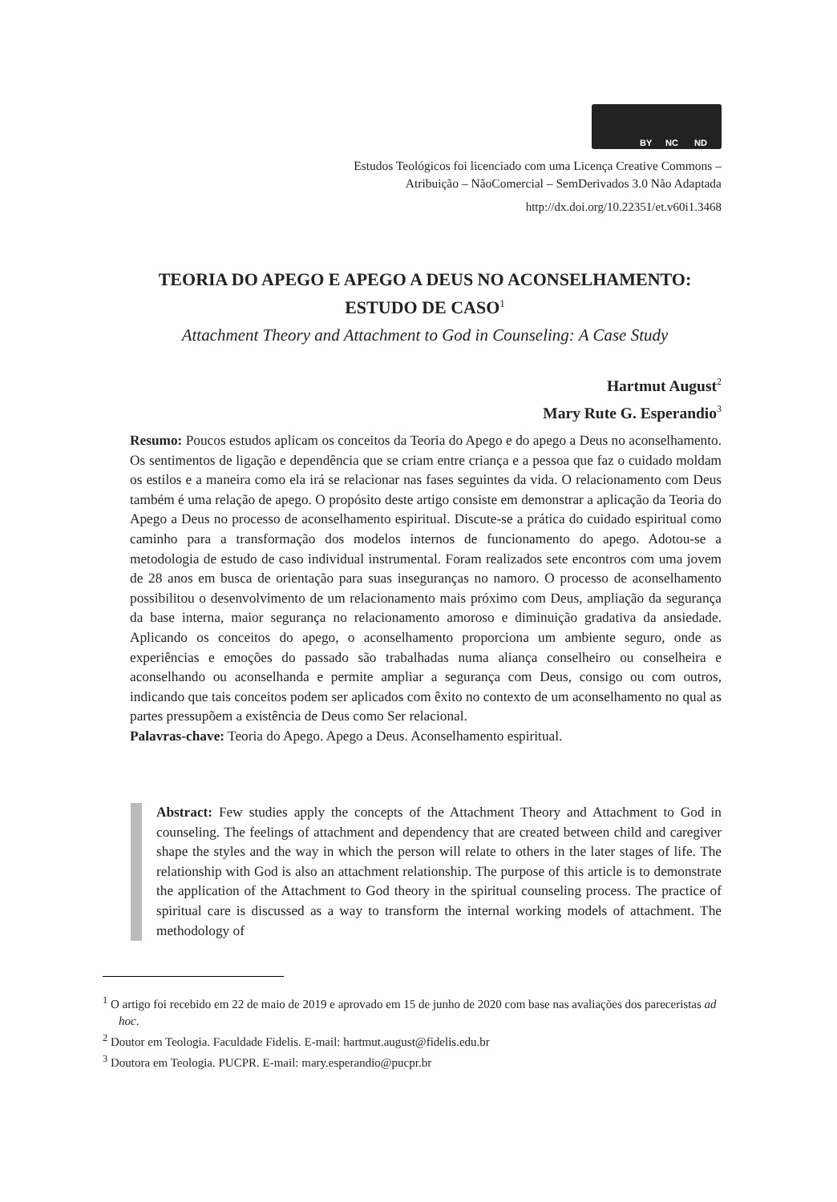BY NC ND
Estudos Teológicos foi licenciado com uma Licença Creative Commons –
Atribuição – NãoComercial – SemDerivados 3.0 Não Adaptada
http://dx.doi.org/10.22351/et.v60i1.3468
TEORIA DO APEGO E APEGO A DEUS NO ACONSELHAMENTO:
ESTUDO DE CASO<sup>1</sup>
Attachment Theory and Attachment to God in Counseling: A Case Study
Hartmut August<sup>2</sup>
Mary Rute G. Esperandio<sup>3</sup>
Resumo: Poucos estudos aplicam os conceitos da Teoria do Apego e do apego a Deus no aconselhamento. Os sentimentos de ligação e dependência que se criam entre criança e a pessoa que faz o cuidado moldam os estilos e a maneira como ela irá se relacionar nas fases seguintes da vida. O relacionamento com Deus também é uma relação de apego. O propósito deste artigo consiste em demonstrar a aplicação da Teoria do Apego a Deus no processo de aconselhamento espiritual. Discute-se a prática do cuidado espiritual como caminho para a transformação dos modelos internos de funcionamento do apego. Adotou-se a metodologia de estudo de caso individual instrumental. Foram realizados sete encontros com uma jovem de 28 anos em busca de orientação para suas inseguranças no namoro. O processo de aconselhamento possibilitou o desenvolvimento de um relacionamento mais próximo com Deus, ampliação da segurança da base interna, maior segurança no relacionamento amoroso e diminuição gradativa da ansiedade. Aplicando os conceitos do apego, o aconselhamento proporciona um ambiente seguro, onde as experiências e emoções do passado são trabalhadas numa aliança conselheiro ou conselheira e aconselhando ou aconselhanda e permite ampliar a segurança com Deus, consigo ou com outros, indicando que tais conceitos podem ser aplicados com êxito no contexto de um aconselhamento no qual as partes pressupõem a existência de Deus como Ser relacional.
Palavras-chave: Teoria do Apego. Apego a Deus. Aconselhamento espiritual.
Abstract: Few studies apply the concepts of the Attachment Theory and Attachment to God in counseling. The feelings of attachment and dependency that are created between child and caregiver shape the styles and the way in which the person will relate to others in the later stages of life. The relationship with God is also an attachment relationship. The purpose of this article is to demonstrate the application of the Attachment to God theory in the spiritual counseling process. The practice of spiritual care is discussed as a way to transform the internal working models of attachment. The methodology of
<sup>1</sup> O artigo foi recebido em 22 de maio de 2019 e aprovado em 15 de junho de 2020 com base nas avaliações dos pareceristas ad hoc.
<sup>2</sup> Doutor em Teologia. Faculdade Fidelis. E-mail: hartmut.august@fidelis.edu.br
<sup>3</sup> Doutora em Teologia. PUCPR. E-mail: mary.esperandio@pucpr.br